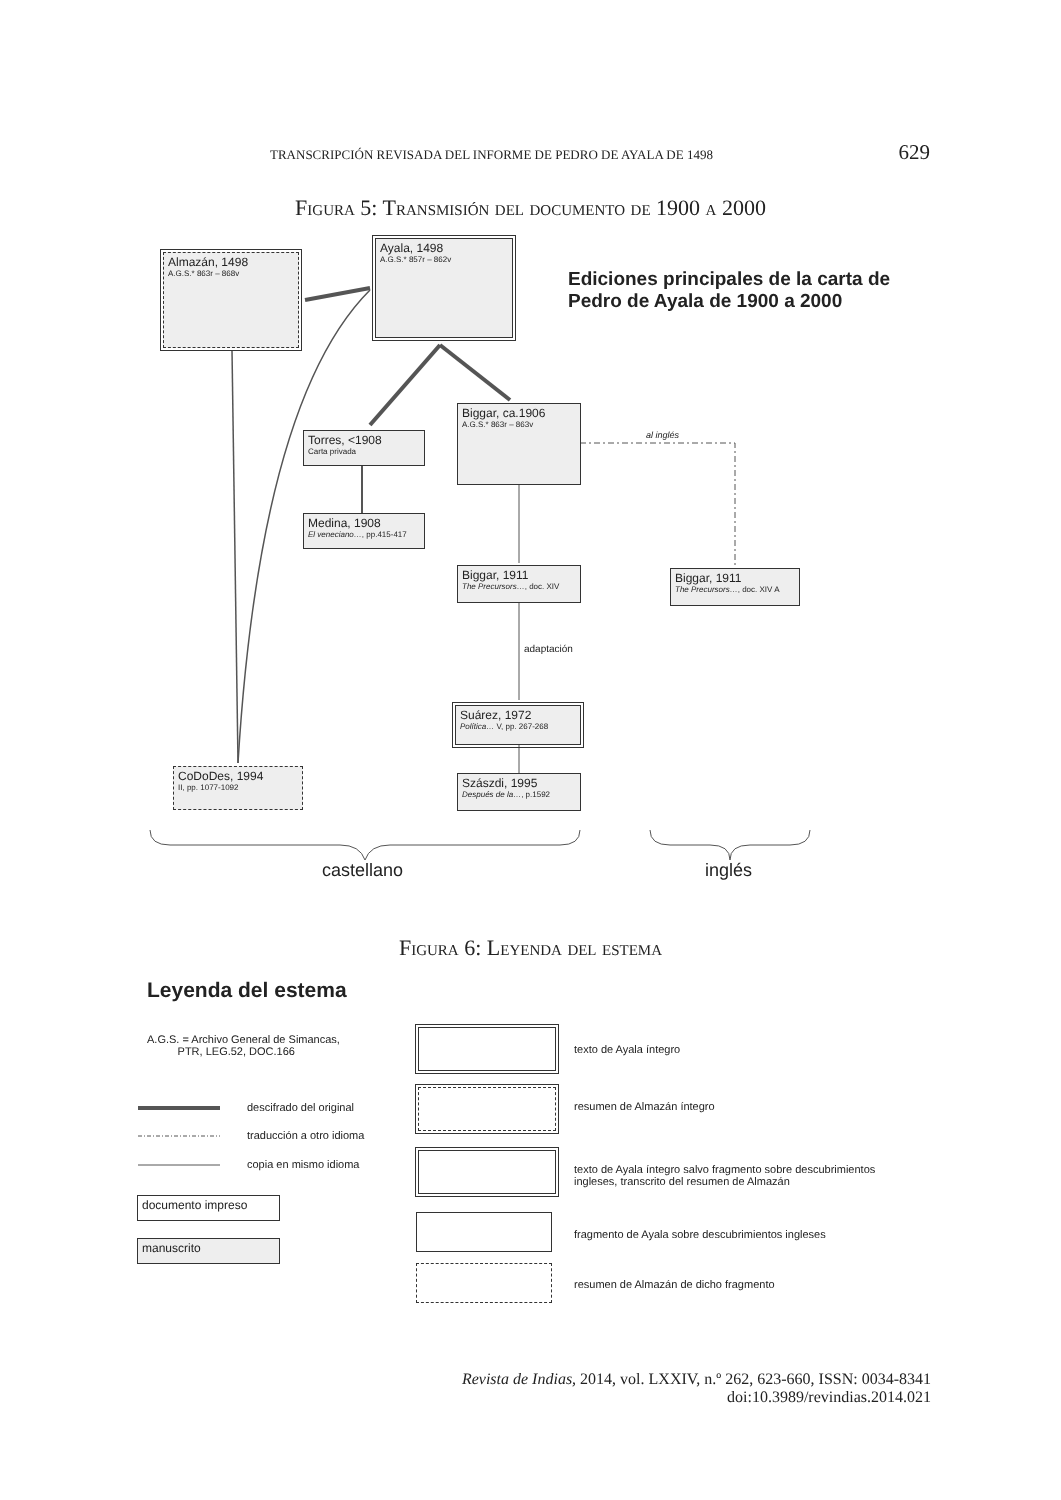TRANSCRIPCIÓN REVISADA DEL INFORME DE PEDRO DE AYALA DE 1498 629
Figura 5: Transmisión del documento de 1900 a 2000
Ayala, 1498
A.G.S.* 857r – 862v
Almazán, 1498
A.G.S.* 863r – 868v
Ediciones principales de la carta de
Pedro de Ayala de 1900 a 2000
Biggar, ca.1906
A.G.S.* 863r – 863v
al inglés
Torres, <1908
Carta privada
Medina, 1908
El veneciano…, pp.415-417
Biggar, 1911
The Precursors…, doc. XIV
Biggar, 1911
The Precursors…, doc. XIV A
adaptación
Suárez, 1972
Política… V, pp. 267-268
Szászdi, 1995
Después de la…, p.1592
CoDoDes, 1994
II, pp. 1077-1092
castellano inglés
Figura 6: Leyenda del estema
Leyenda del estema
A.G.S. = Archivo General de Simancas,
PTR, LEG.52, DOC.166
descifrado del original
traducción a otro idioma
copia en mismo idioma
documento impreso
manuscrito
texto de Ayala íntegro
resumen de Almazán íntegro
texto de Ayala íntegro salvo fragmento sobre descubrimientos
ingleses, transcrito del resumen de Almazán
fragmento de Ayala sobre descubrimientos ingleses
resumen de Almazán de dicho fragmento
Revista de Indias, 2014, vol. LXXIV, n.º 262, 623-660, ISSN: 0034-8341
doi:10.3989/revindias.2014.021